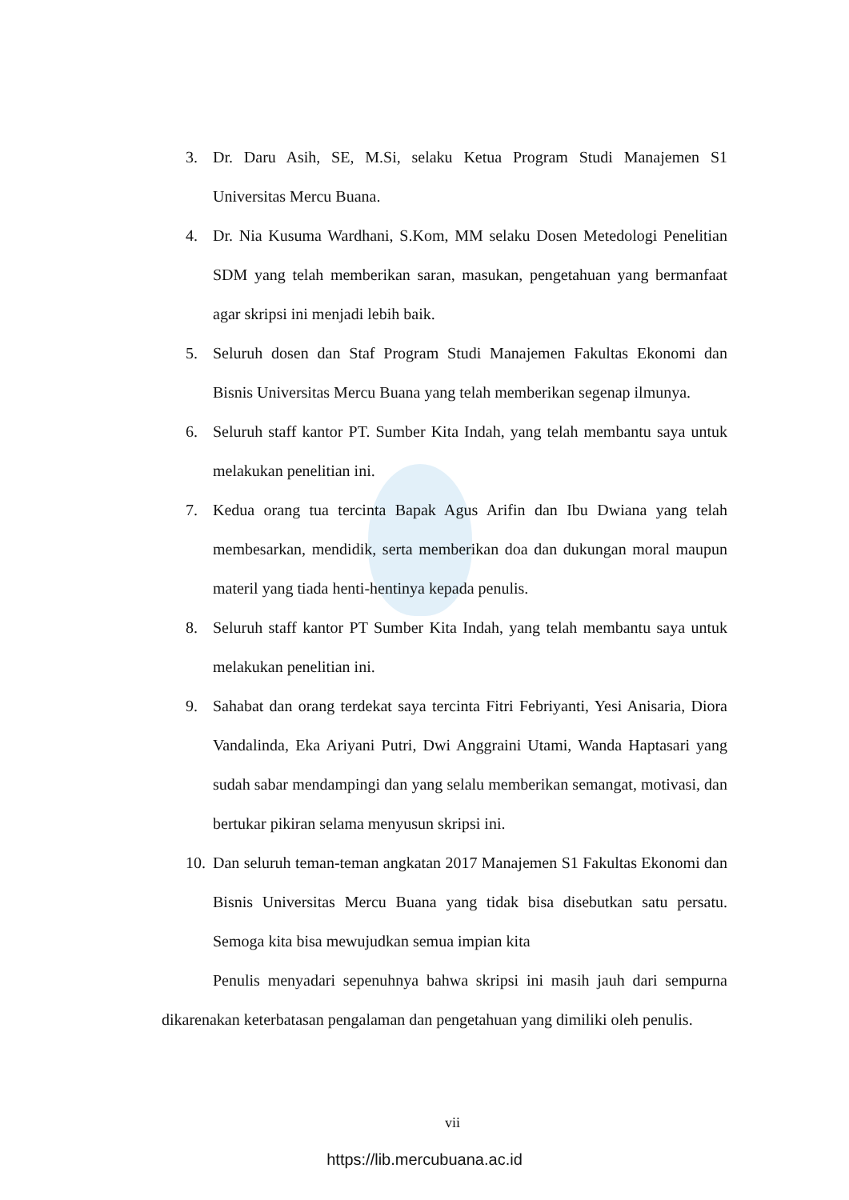3. Dr. Daru Asih, SE, M.Si, selaku Ketua Program Studi Manajemen S1 Universitas Mercu Buana.
4. Dr. Nia Kusuma Wardhani, S.Kom, MM selaku Dosen Metedologi Penelitian SDM yang telah memberikan saran, masukan, pengetahuan yang bermanfaat agar skripsi ini menjadi lebih baik.
5. Seluruh dosen dan Staf Program Studi Manajemen Fakultas Ekonomi dan Bisnis Universitas Mercu Buana yang telah memberikan segenap ilmunya.
6. Seluruh staff kantor PT. Sumber Kita Indah, yang telah membantu saya untuk melakukan penelitian ini.
7. Kedua orang tua tercinta Bapak Agus Arifin dan Ibu Dwiana yang telah membesarkan, mendidik, serta memberikan doa dan dukungan moral maupun materil yang tiada henti-hentinya kepada penulis.
8. Seluruh staff kantor PT Sumber Kita Indah, yang telah membantu saya untuk melakukan penelitian ini.
9. Sahabat dan orang terdekat saya tercinta Fitri Febriyanti, Yesi Anisaria, Diora Vandalinda, Eka Ariyani Putri, Dwi Anggraini Utami, Wanda Haptasari yang sudah sabar mendampingi dan yang selalu memberikan semangat, motivasi, dan bertukar pikiran selama menyusun skripsi ini.
10. Dan seluruh teman-teman angkatan 2017 Manajemen S1 Fakultas Ekonomi dan Bisnis Universitas Mercu Buana yang tidak bisa disebutkan satu persatu. Semoga kita bisa mewujudkan semua impian kita
Penulis menyadari sepenuhnya bahwa skripsi ini masih jauh dari sempurna dikarenakan keterbatasan pengalaman dan pengetahuan yang dimiliki oleh penulis.
vii
https://lib.mercubuana.ac.id